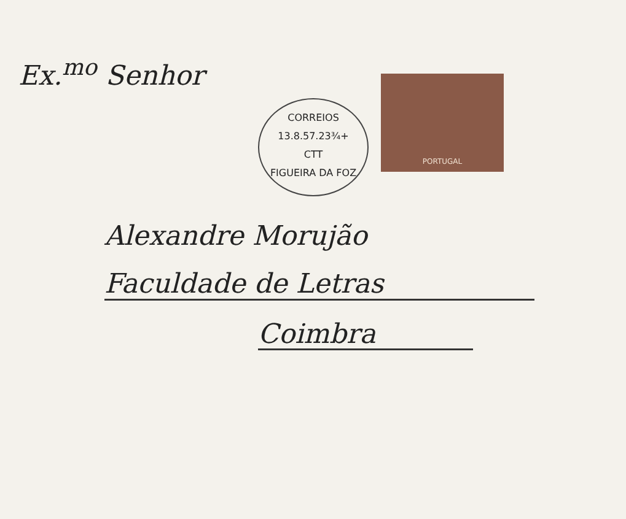Ex.<sup>mo</sup> Senhor
CORREIOS
13.8.57.23¾+
CTT
FIGUEIRA DA FOZ
PORTUGAL
Alexandre Morujão
Faculdade de Letras
Coimbra